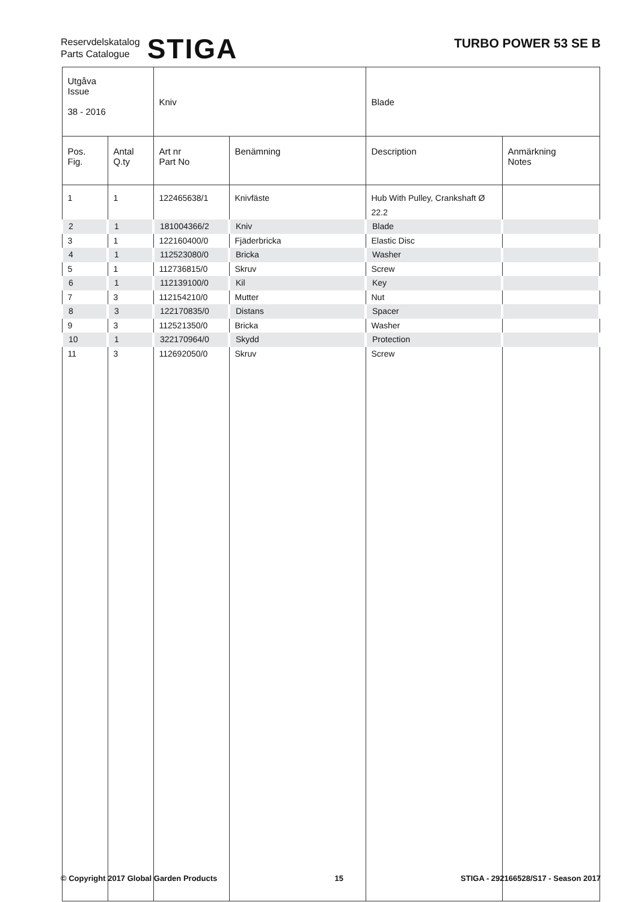Reservdelskatalog
Parts Catalogue
STIGA
TURBO POWER 53 SE B
| Utgåva Issue 38 - 2016 | | Kniv | | Blade | |
| Pos. Fig. | Antal Q.ty | Art nr Part No | Benämning | Description | Anmärkning Notes |
| 1 | 1 | 122465638/1 | Knivfäste | Hub With Pulley, Crankshaft Ø 22.2 | |
| 2 | 1 | 181004366/2 | Kniv | Blade | |
| 3 | 1 | 122160400/0 | Fjäderbricka | Elastic Disc | |
| 4 | 1 | 112523080/0 | Bricka | Washer | |
| 5 | 1 | 112736815/0 | Skruv | Screw | |
| 6 | 1 | 112139100/0 | Kil | Key | |
| 7 | 3 | 112154210/0 | Mutter | Nut | |
| 8 | 3 | 122170835/0 | Distans | Spacer | |
| 9 | 3 | 112521350/0 | Bricka | Washer | |
| 10 | 1 | 322170964/0 | Skydd | Protection | |
| 11 | 3 | 112692050/0 | Skruv | Screw | |
© Copyright 2017 Global Garden Products 15 STIGA - 292166528/S17 - Season 2017